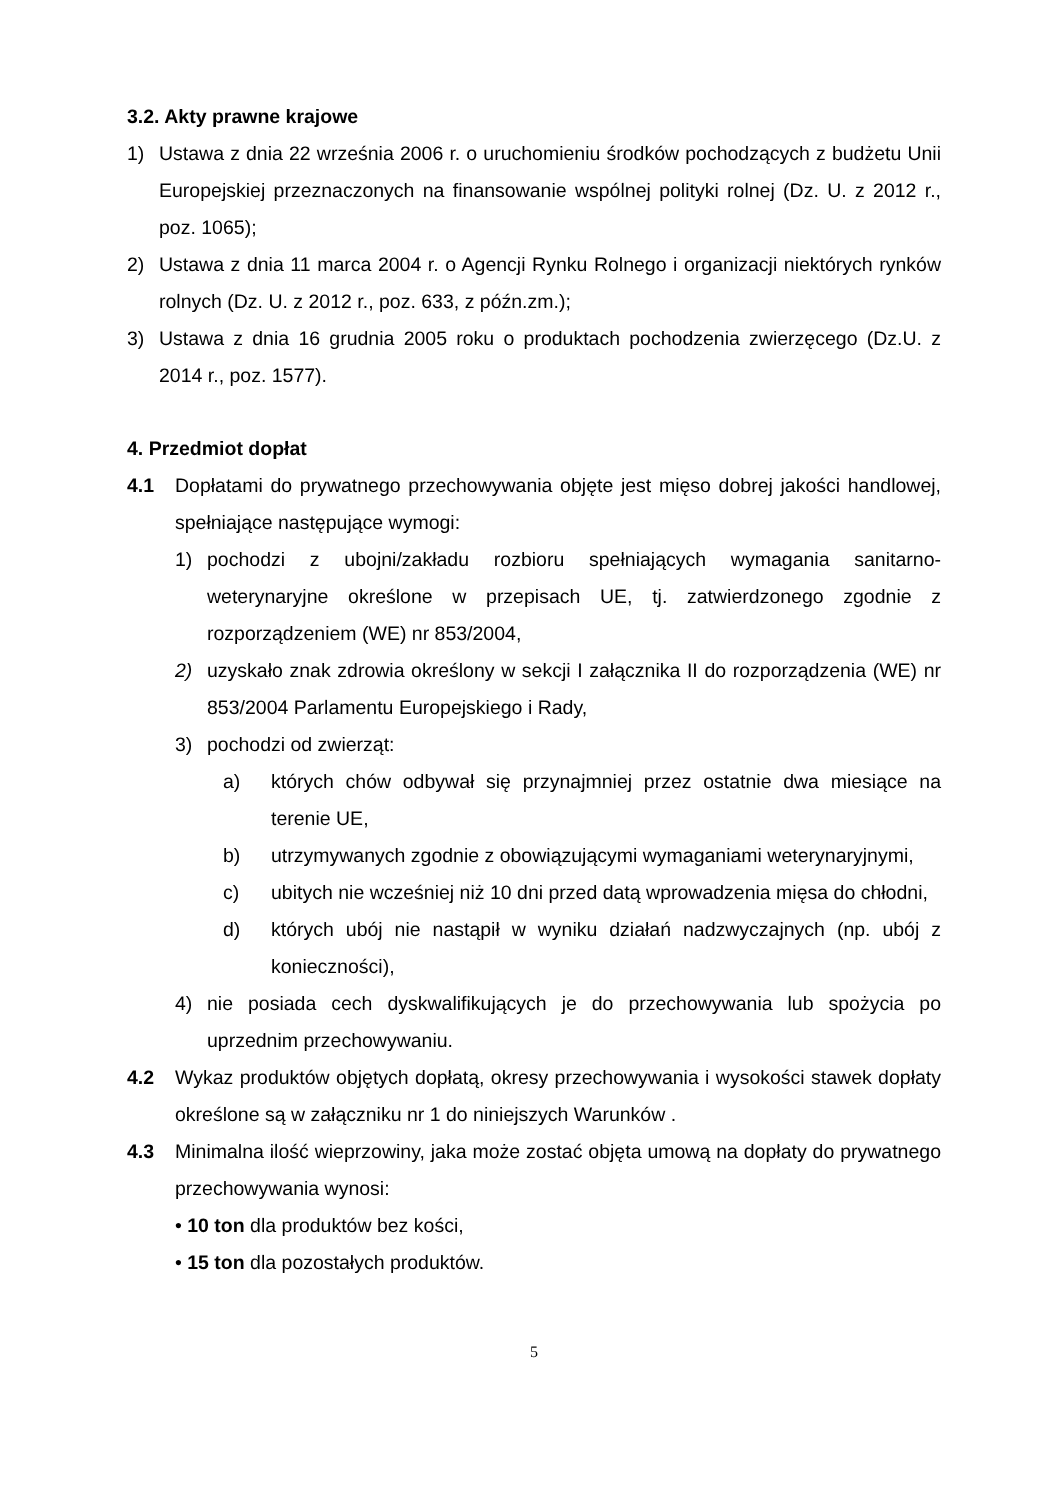3.2. Akty prawne krajowe
1) Ustawa z dnia 22 września 2006 r. o uruchomieniu środków pochodzących z budżetu Unii Europejskiej przeznaczonych na finansowanie wspólnej polityki rolnej (Dz. U. z 2012 r., poz. 1065);
2) Ustawa z dnia 11 marca 2004 r. o Agencji Rynku Rolnego i organizacji niektórych rynków rolnych (Dz. U. z 2012 r., poz. 633, z późn.zm.);
3) Ustawa z dnia 16 grudnia 2005 roku o produktach pochodzenia zwierzęcego (Dz.U. z 2014 r., poz. 1577).
4. Przedmiot dopłat
4.1 Dopłatami do prywatnego przechowywania objęte jest mięso dobrej jakości handlowej, spełniające następujące wymogi:
1) pochodzi z ubojni/zakładu rozbioru spełniających wymagania sanitarno-weterynaryjne określone w przepisach UE, tj. zatwierdzonego zgodnie z rozporządzeniem (WE) nr 853/2004,
2) uzyskało znak zdrowia określony w sekcji I załącznika II do rozporządzenia (WE) nr 853/2004 Parlamentu Europejskiego i Rady,
3) pochodzi od zwierząt:
a) których chów odbywał się przynajmniej przez ostatnie dwa miesiące na terenie UE,
b) utrzymywanych zgodnie z obowiązującymi wymaganiami weterynaryjnymi,
c) ubitych nie wcześniej niż 10 dni przed datą wprowadzenia mięsa do chłodni,
d) których ubój nie nastąpił w wyniku działań nadzwyczajnych (np. ubój z konieczności),
4) nie posiada cech dyskwalifikujących je do przechowywania lub spożycia po uprzednim przechowywaniu.
4.2 Wykaz produktów objętych dopłatą, okresy przechowywania i wysokości stawek dopłaty określone są w załączniku nr 1 do niniejszych Warunków .
4.3 Minimalna ilość wieprzowiny, jaka może zostać objęta umową na dopłaty do prywatnego przechowywania wynosi:
• 10 ton dla produktów bez kości,
• 15 ton dla pozostałych produktów.
5